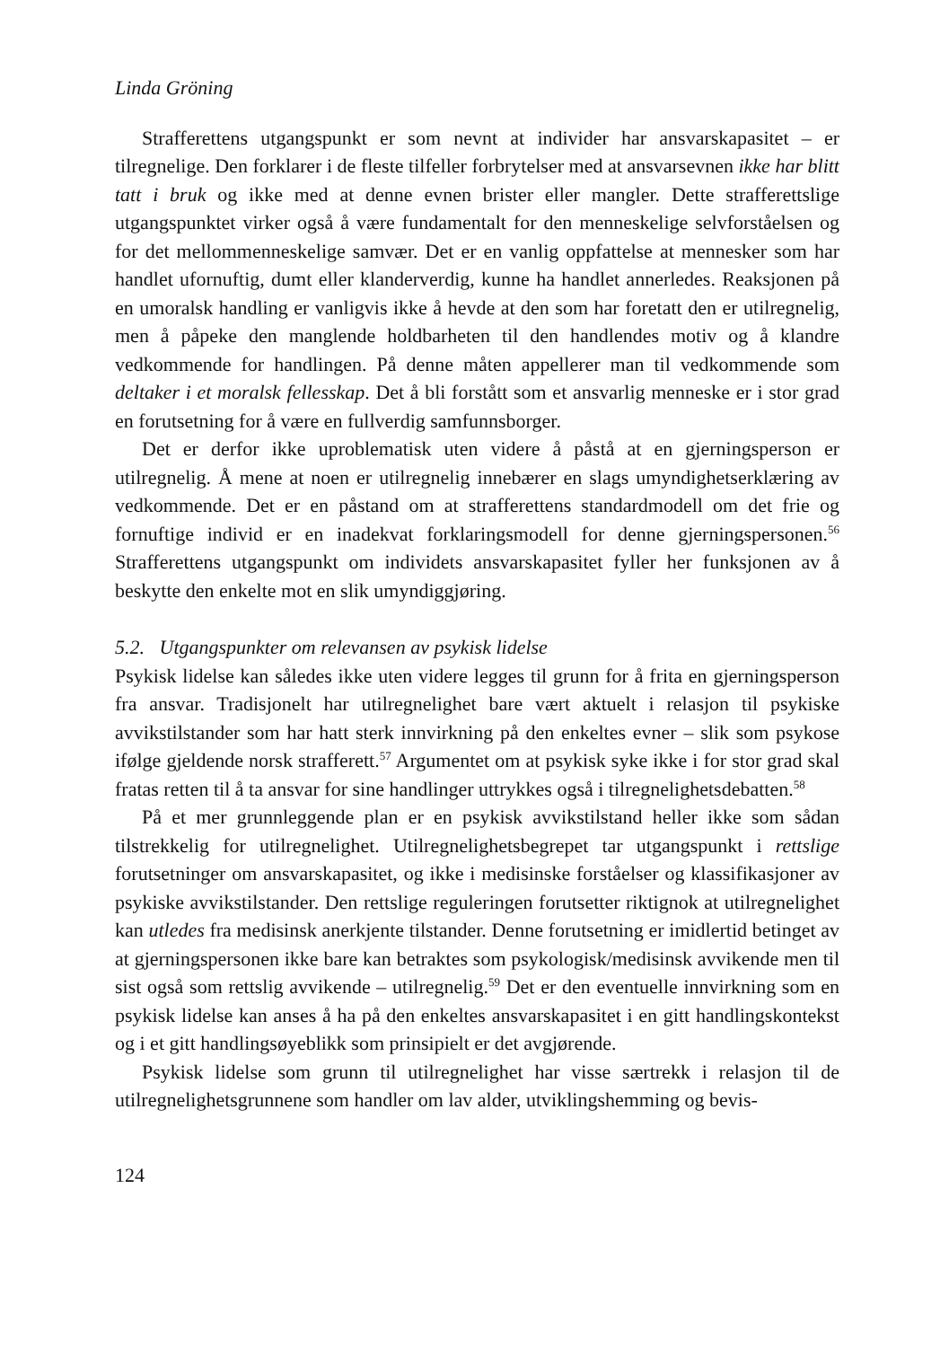Linda Gröning
Strafferettens utgangspunkt er som nevnt at individer har ansvarskapasitet – er tilregnelige. Den forklarer i de fleste tilfeller forbrytelser med at ansvarsevnen ikke har blitt tatt i bruk og ikke med at denne evnen brister eller mangler. Dette strafferettslige utgangspunktet virker også å være fundamentalt for den menneskelige selvforståelsen og for det mellommenneskelige samvær. Det er en vanlig oppfattelse at mennesker som har handlet ufornuftig, dumt eller klanderverdig, kunne ha handlet annerledes. Reaksjonen på en umoralsk handling er vanligvis ikke å hevde at den som har foretatt den er utilregnelig, men å påpeke den manglende holdbarheten til den handlendes motiv og å klandre vedkommende for handlingen. På denne måten appellerer man til vedkommende som deltaker i et moralsk fellesskap. Det å bli forstått som et ansvarlig menneske er i stor grad en forutsetning for å være en fullverdig samfunnsborger.
Det er derfor ikke uproblematisk uten videre å påstå at en gjerningsperson er utilregnelig. Å mene at noen er utilregnelig innebærer en slags umyndighetserklæring av vedkommende. Det er en påstand om at strafferettens standardmodell om det frie og fornuftige individ er en inadekvat forklaringsmodell for denne gjerningspersonen.<sup>56</sup> Strafferettens utgangspunkt om individets ansvarskapasitet fyller her funksjonen av å beskytte den enkelte mot en slik umyndiggjøring.
5.2. Utgangspunkter om relevansen av psykisk lidelse
Psykisk lidelse kan således ikke uten videre legges til grunn for å frita en gjerningsperson fra ansvar. Tradisjonelt har utilregnelighet bare vært aktuelt i relasjon til psykiske avvikstilstander som har hatt sterk innvirkning på den enkeltes evner – slik som psykose ifølge gjeldende norsk strafferett.<sup>57</sup> Argumentet om at psykisk syke ikke i for stor grad skal fratas retten til å ta ansvar for sine handlinger uttrykkes også i tilregnelighetsdebatten.<sup>58</sup>
På et mer grunnleggende plan er en psykisk avvikstilstand heller ikke som sådan tilstrekkelig for utilregnelighet. Utilregnelighetsbegrepet tar utgangspunkt i rettslige forutsetninger om ansvarskapasitet, og ikke i medisinske forståelser og klassifikasjoner av psykiske avvikstilstander. Den rettslige reguleringen forutsetter riktignok at utilregnelighet kan utledes fra medisinsk anerkjente tilstander. Denne forutsetning er imidlertid betinget av at gjerningspersonen ikke bare kan betraktes som psykologisk/medisinsk avvikende men til sist også som rettslig avvikende – utilregnelig.<sup>59</sup> Det er den eventuelle innvirkning som en psykisk lidelse kan anses å ha på den enkeltes ansvarskapasitet i en gitt handlingskontekst og i et gitt handlingsøyeblikk som prinsipielt er det avgjørende.
Psykisk lidelse som grunn til utilregnelighet har visse særtrekk i relasjon til de utilregnelighetsgrunnene som handler om lav alder, utviklingshemming og bevis-
124